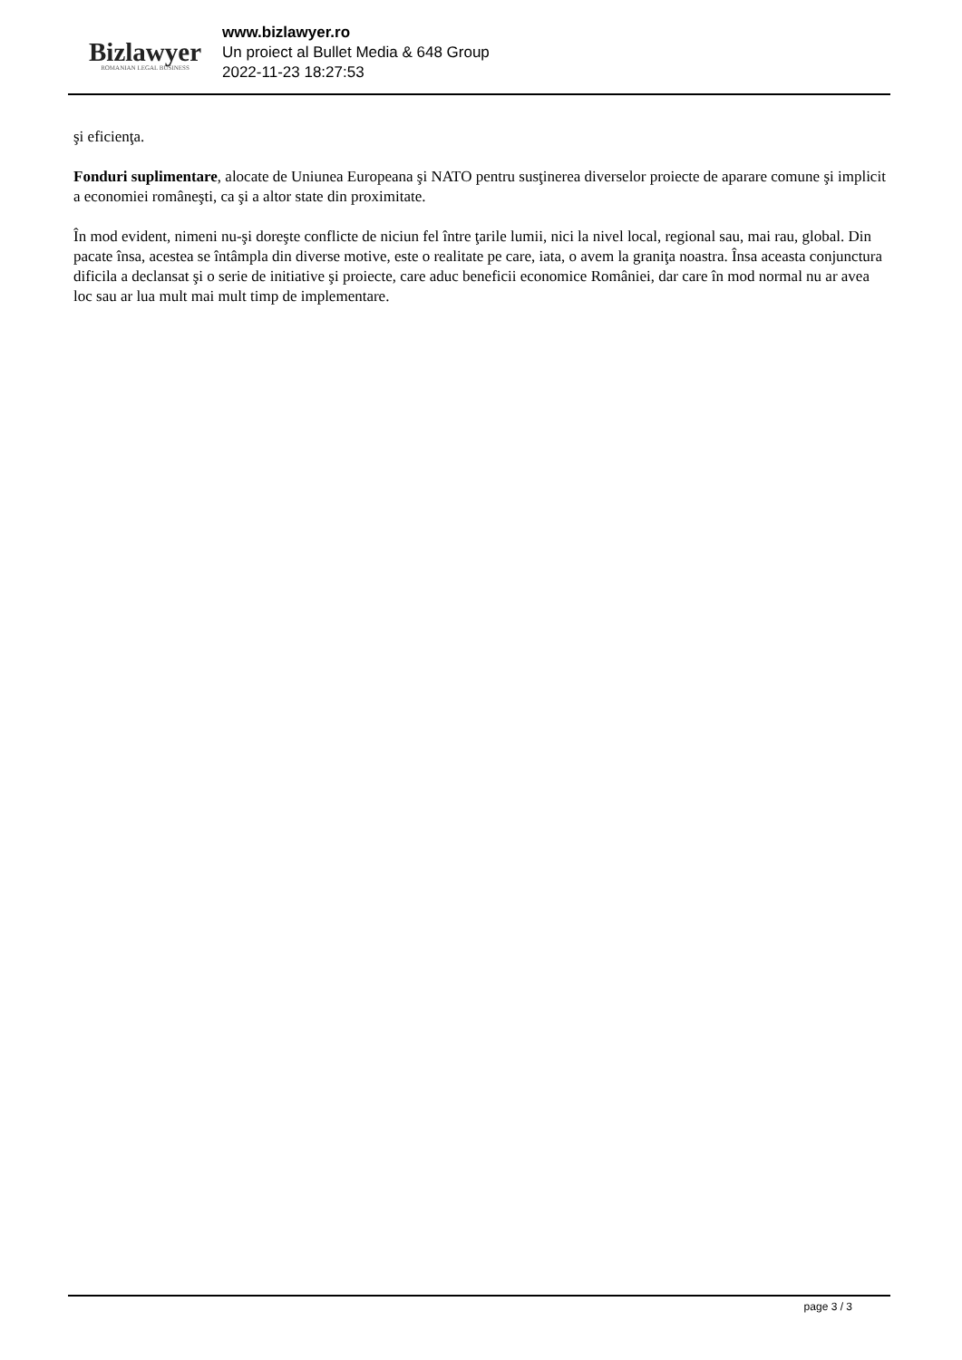Bizlawyer
ROMANIAN LEGAL BUSINESS
www.bizlawyer.ro
Un proiect al Bullet Media & 648 Group
2022-11-23 18:27:53
şi eficienţa.
Fonduri suplimentare, alocate de Uniunea Europeana şi NATO pentru susţinerea diverselor proiecte de aparare comune şi implicit a economiei româneşti, ca şi a altor state din proximitate.
În mod evident, nimeni nu-şi doreşte conflicte de niciun fel între ţarile lumii, nici la nivel local, regional sau, mai rau, global. Din pacate însa, acestea se întâmpla din diverse motive, este o realitate pe care, iata, o avem la graniţa noastra. Însa aceasta conjunctura dificila a declansat şi o serie de initiative şi proiecte, care aduc beneficii economice României, dar care în mod normal nu ar avea loc sau ar lua mult mai mult timp de implementare.
page 3 / 3